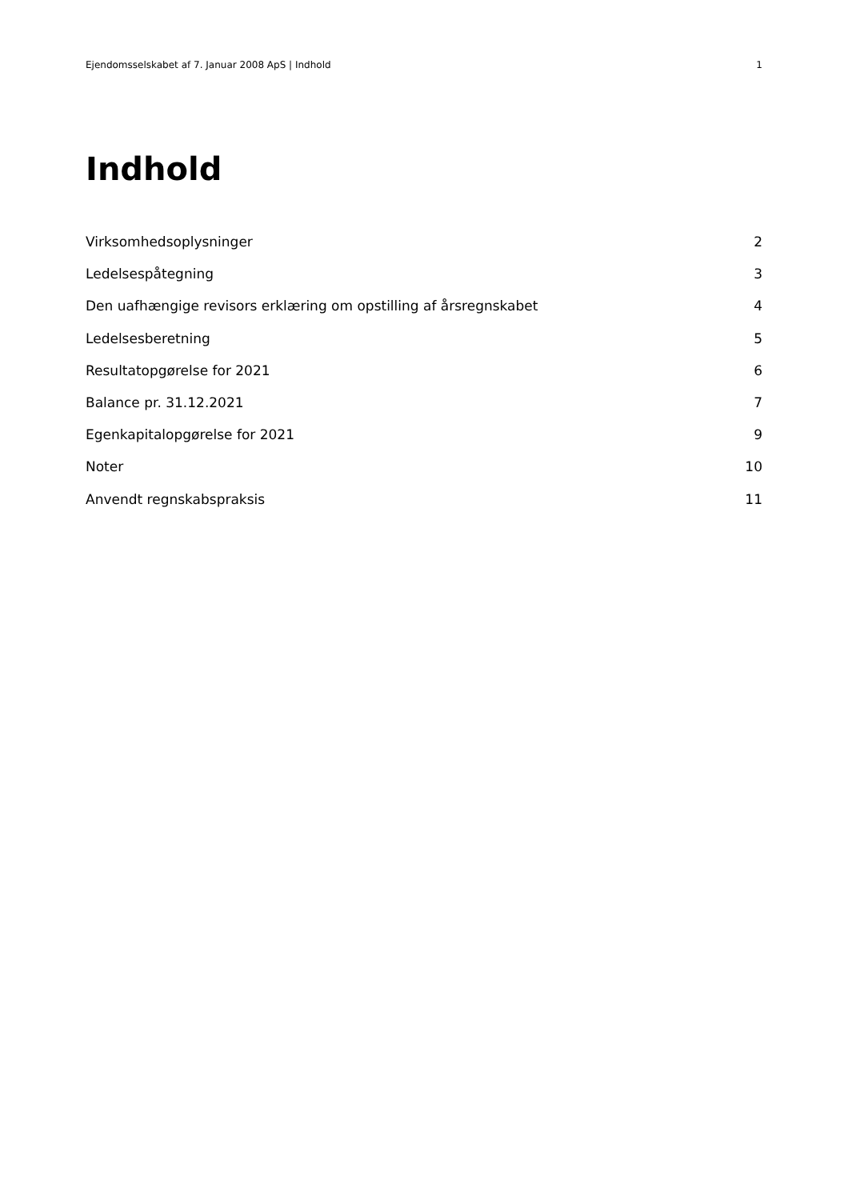Ejendomsselskabet af 7. Januar 2008 ApS | Indhold 1
Indhold
Virksomhedsoplysninger 2
Ledelsespåtegning 3
Den uafhængige revisors erklæring om opstilling af årsregnskabet 4
Ledelsesberetning 5
Resultatopgørelse for 2021 6
Balance pr. 31.12.2021 7
Egenkapitalopgørelse for 2021 9
Noter 10
Anvendt regnskabspraksis 11